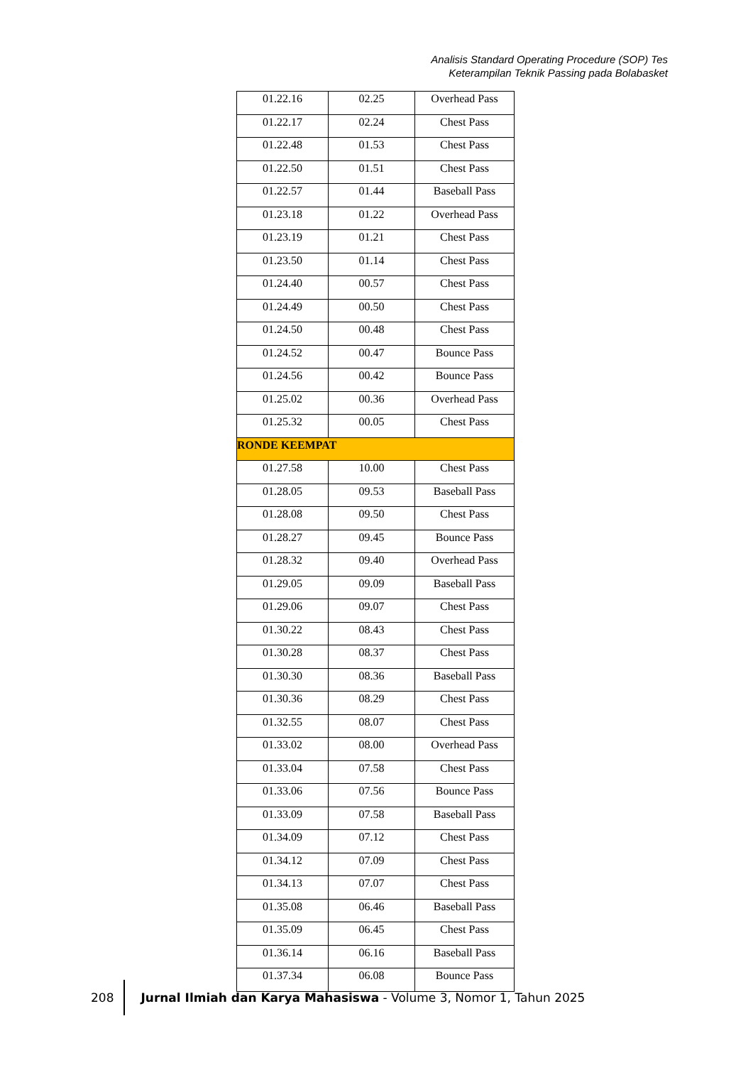Analisis Standard Operating Procedure (SOP) Tes
Keterampilan Teknik Passing pada Bolabasket
| 01.22.16 | 02.25 | Overhead Pass |
| 01.22.17 | 02.24 | Chest Pass |
| 01.22.48 | 01.53 | Chest Pass |
| 01.22.50 | 01.51 | Chest Pass |
| 01.22.57 | 01.44 | Baseball Pass |
| 01.23.18 | 01.22 | Overhead Pass |
| 01.23.19 | 01.21 | Chest Pass |
| 01.23.50 | 01.14 | Chest Pass |
| 01.24.40 | 00.57 | Chest Pass |
| 01.24.49 | 00.50 | Chest Pass |
| 01.24.50 | 00.48 | Chest Pass |
| 01.24.52 | 00.47 | Bounce Pass |
| 01.24.56 | 00.42 | Bounce Pass |
| 01.25.02 | 00.36 | Overhead Pass |
| 01.25.32 | 00.05 | Chest Pass |
| RONDE KEEMPAT | | |
| 01.27.58 | 10.00 | Chest Pass |
| 01.28.05 | 09.53 | Baseball Pass |
| 01.28.08 | 09.50 | Chest Pass |
| 01.28.27 | 09.45 | Bounce Pass |
| 01.28.32 | 09.40 | Overhead Pass |
| 01.29.05 | 09.09 | Baseball Pass |
| 01.29.06 | 09.07 | Chest Pass |
| 01.30.22 | 08.43 | Chest Pass |
| 01.30.28 | 08.37 | Chest Pass |
| 01.30.30 | 08.36 | Baseball Pass |
| 01.30.36 | 08.29 | Chest Pass |
| 01.32.55 | 08.07 | Chest Pass |
| 01.33.02 | 08.00 | Overhead Pass |
| 01.33.04 | 07.58 | Chest Pass |
| 01.33.06 | 07.56 | Bounce Pass |
| 01.33.09 | 07.58 | Baseball Pass |
| 01.34.09 | 07.12 | Chest Pass |
| 01.34.12 | 07.09 | Chest Pass |
| 01.34.13 | 07.07 | Chest Pass |
| 01.35.08 | 06.46 | Baseball Pass |
| 01.35.09 | 06.45 | Chest Pass |
| 01.36.14 | 06.16 | Baseball Pass |
| 01.37.34 | 06.08 | Bounce Pass |
208
Jurnal Ilmiah dan Karya Mahasiswa - Volume 3, Nomor 1, Tahun 2025